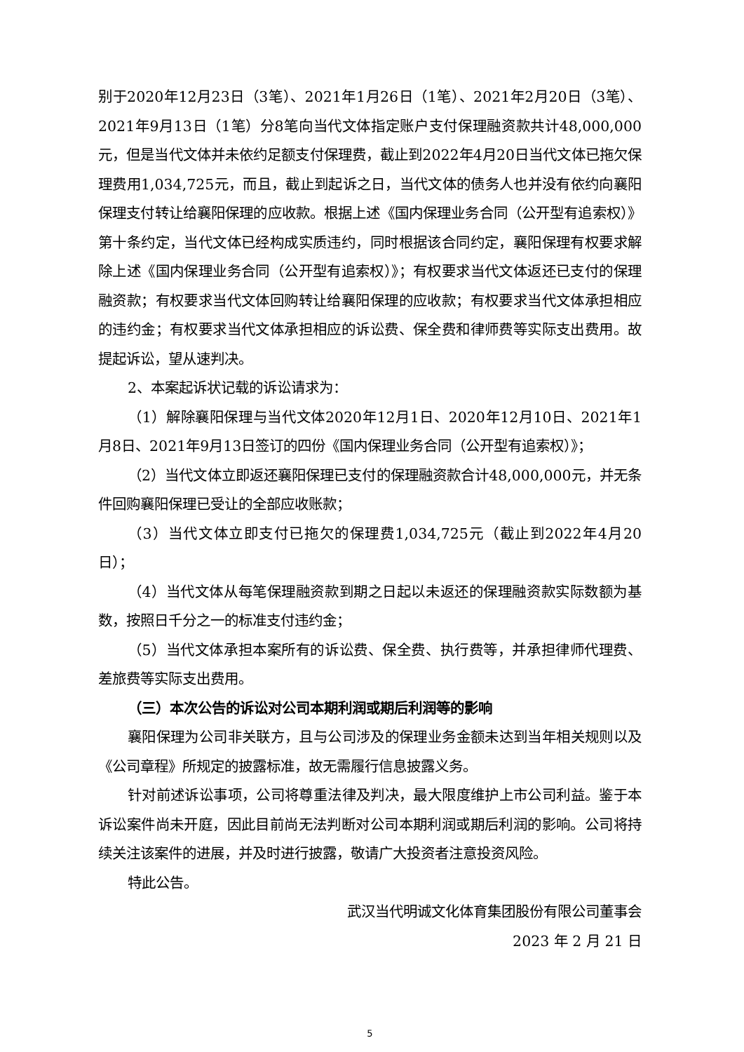别于2020年12月23日（3笔）、2021年1月26日（1笔）、2021年2月20日（3笔）、2021年9月13日（1笔）分8笔向当代文体指定账户支付保理融资款共计48,000,000元，但是当代文体并未依约足额支付保理费，截止到2022年4月20日当代文体已拖欠保理费用1,034,725元，而且，截止到起诉之日，当代文体的债务人也并没有依约向襄阳保理支付转让给襄阳保理的应收款。根据上述《国内保理业务合同（公开型有追索权）》第十条约定，当代文体已经构成实质违约，同时根据该合同约定，襄阳保理有权要求解除上述《国内保理业务合同（公开型有追索权）》；有权要求当代文体返还已支付的保理融资款；有权要求当代文体回购转让给襄阳保理的应收款；有权要求当代文体承担相应的违约金；有权要求当代文体承担相应的诉讼费、保全费和律师费等实际支出费用。故提起诉讼，望从速判决。
2、本案起诉状记载的诉讼请求为：
（1）解除襄阳保理与当代文体2020年12月1日、2020年12月10日、2021年1月8日、2021年9月13日签订的四份《国内保理业务合同（公开型有追索权）》；
（2）当代文体立即返还襄阳保理已支付的保理融资款合计48,000,000元，并无条件回购襄阳保理已受让的全部应收账款；
（3）当代文体立即支付已拖欠的保理费1,034,725元（截止到2022年4月20日）；
（4）当代文体从每笔保理融资款到期之日起以未返还的保理融资款实际数额为基数，按照日千分之一的标准支付违约金；
（5）当代文体承担本案所有的诉讼费、保全费、执行费等，并承担律师代理费、差旅费等实际支出费用。
（三）本次公告的诉讼对公司本期利润或期后利润等的影响
襄阳保理为公司非关联方，且与公司涉及的保理业务金额未达到当年相关规则以及《公司章程》所规定的披露标准，故无需履行信息披露义务。
针对前述诉讼事项，公司将尊重法律及判决，最大限度维护上市公司利益。鉴于本诉讼案件尚未开庭，因此目前尚无法判断对公司本期利润或期后利润的影响。公司将持续关注该案件的进展，并及时进行披露，敬请广大投资者注意投资风险。
特此公告。
武汉当代明诚文化体育集团股份有限公司董事会
2023 年 2 月 21 日
5